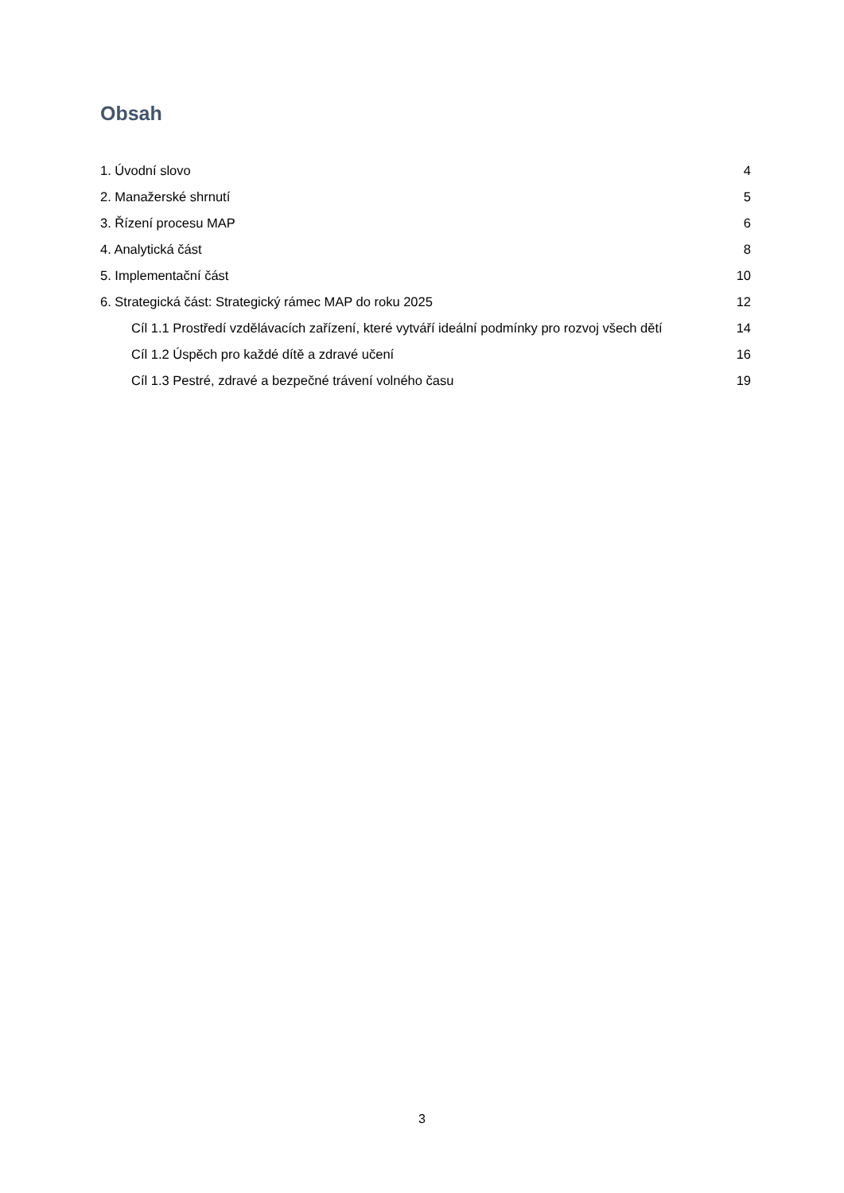Obsah
1. Úvodní slovo 4
2. Manažerské shrnutí 5
3. Řízení procesu MAP 6
4. Analytická část 8
5. Implementační část 10
6. Strategická část: Strategický rámec MAP do roku 2025 12
Cíl 1.1 Prostředí vzdělávacích zařízení, které vytváří ideální podmínky pro rozvoj všech dětí 14
Cíl 1.2 Úspěch pro každé dítě a zdravé učení 16
Cíl 1.3 Pestré, zdravé a bezpečné trávení volného času 19
3